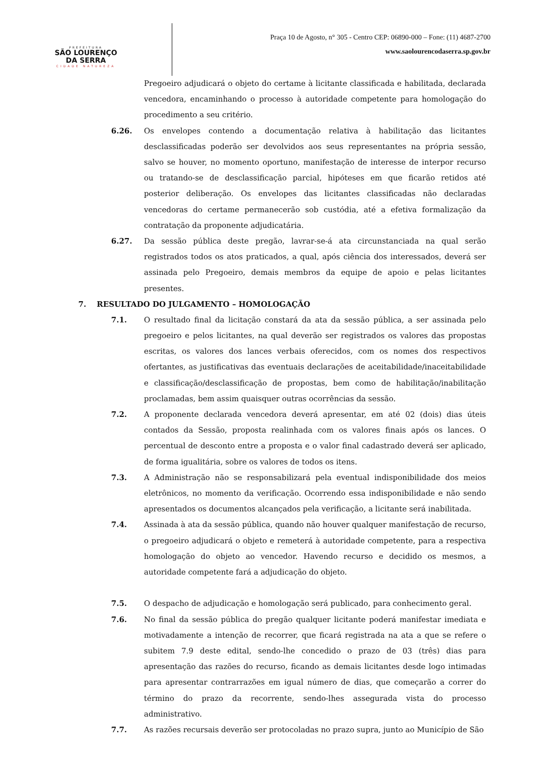PREFEITURA
SÃO LOURENÇO
DA SERRA
CIDADE NATUREZA
Praça 10 de Agosto, n° 305 - Centro CEP: 06890-000 – Fone: (11) 4687-2700
www.saolourencodaserra.sp.gov.br
Pregoeiro adjudicará o objeto do certame à licitante classificada e habilitada, declarada vencedora, encaminhando o processo à autoridade competente para homologação do procedimento a seu critério.
6.26. Os envelopes contendo a documentação relativa à habilitação das licitantes desclassificadas poderão ser devolvidos aos seus representantes na própria sessão, salvo se houver, no momento oportuno, manifestação de interesse de interpor recurso ou tratando-se de desclassificação parcial, hipóteses em que ficarão retidos até posterior deliberação. Os envelopes das licitantes classificadas não declaradas vencedoras do certame permanecerão sob custódia, até a efetiva formalização da contratação da proponente adjudicatária.
6.27. Da sessão pública deste pregão, lavrar-se-á ata circunstanciada na qual serão registrados todos os atos praticados, a qual, após ciência dos interessados, deverá ser assinada pelo Pregoeiro, demais membros da equipe de apoio e pelas licitantes presentes.
7. RESULTADO DO JULGAMENTO – HOMOLOGAÇÃO
7.1. O resultado final da licitação constará da ata da sessão pública, a ser assinada pelo pregoeiro e pelos licitantes, na qual deverão ser registrados os valores das propostas escritas, os valores dos lances verbais oferecidos, com os nomes dos respectivos ofertantes, as justificativas das eventuais declarações de aceitabilidade/inaceitabilidade e classificação/desclassificação de propostas, bem como de habilitação/inabilitação proclamadas, bem assim quaisquer outras ocorrências da sessão.
7.2. A proponente declarada vencedora deverá apresentar, em até 02 (dois) dias úteis contados da Sessão, proposta realinhada com os valores finais após os lances. O percentual de desconto entre a proposta e o valor final cadastrado deverá ser aplicado, de forma igualitária, sobre os valores de todos os itens.
7.3. A Administração não se responsabilizará pela eventual indisponibilidade dos meios eletrônicos, no momento da verificação. Ocorrendo essa indisponibilidade e não sendo apresentados os documentos alcançados pela verificação, a licitante será inabilitada.
7.4. Assinada à ata da sessão pública, quando não houver qualquer manifestação de recurso, o pregoeiro adjudicará o objeto e remeterá à autoridade competente, para a respectiva homologação do objeto ao vencedor. Havendo recurso e decidido os mesmos, a autoridade competente fará a adjudicação do objeto.
7.5. O despacho de adjudicação e homologação será publicado, para conhecimento geral.
7.6. No final da sessão pública do pregão qualquer licitante poderá manifestar imediata e motivadamente a intenção de recorrer, que ficará registrada na ata a que se refere o subitem 7.9 deste edital, sendo-lhe concedido o prazo de 03 (três) dias para apresentação das razões do recurso, ficando as demais licitantes desde logo intimadas para apresentar contrarrazões em igual número de dias, que começarão a correr do término do prazo da recorrente, sendo-lhes assegurada vista do processo administrativo.
7.7. As razões recursais deverão ser protocoladas no prazo supra, junto ao Município de São